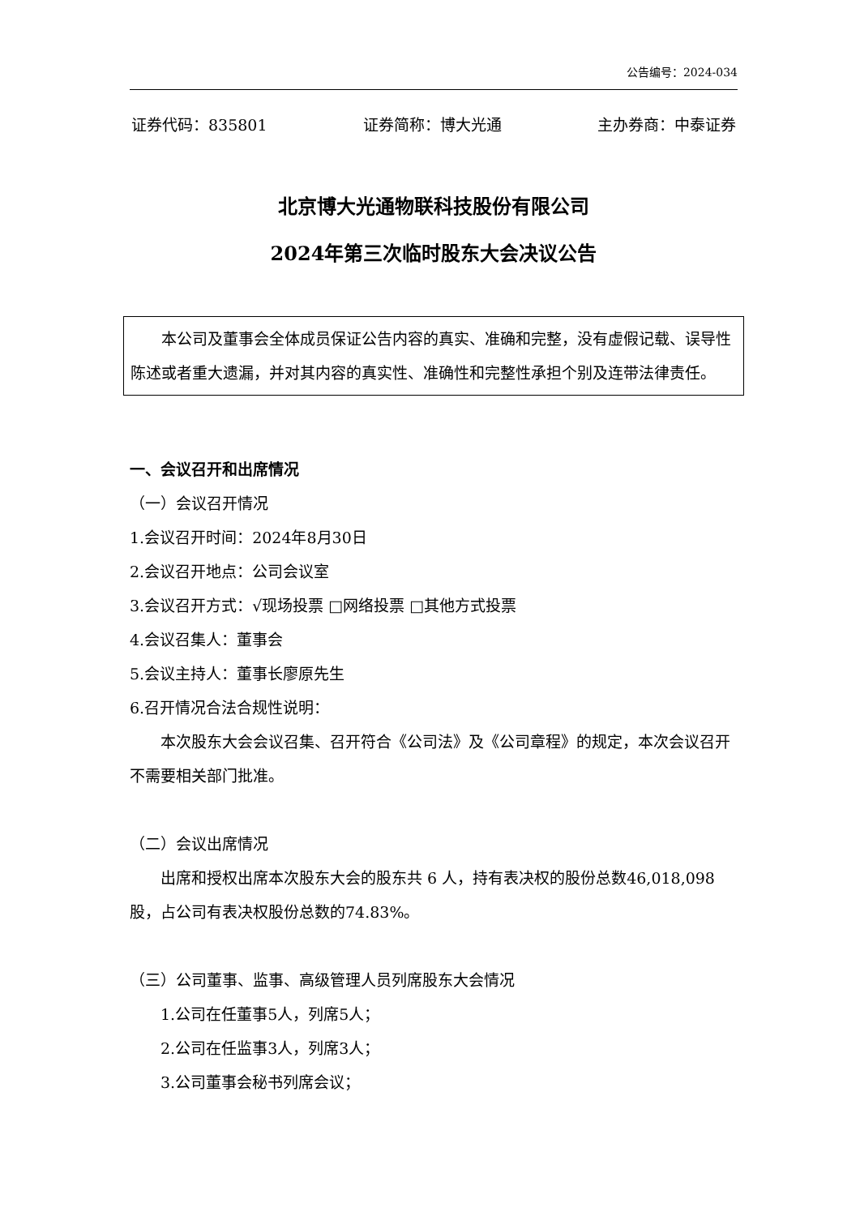公告编号：2024-034
证券代码：835801 证券简称：博大光通 主办券商：中泰证券
北京博大光通物联科技股份有限公司
2024年第三次临时股东大会决议公告
本公司及董事会全体成员保证公告内容的真实、准确和完整，没有虚假记载、误导性陈述或者重大遗漏，并对其内容的真实性、准确性和完整性承担个别及连带法律责任。
一、会议召开和出席情况
（一）会议召开情况
1.会议召开时间：2024年8月30日
2.会议召开地点：公司会议室
3.会议召开方式：√现场投票 □网络投票 □其他方式投票
4.会议召集人：董事会
5.会议主持人：董事长廖原先生
6.召开情况合法合规性说明：
本次股东大会会议召集、召开符合《公司法》及《公司章程》的规定，本次会议召开不需要相关部门批准。
（二）会议出席情况
出席和授权出席本次股东大会的股东共 6 人，持有表决权的股份总数46,018,098股，占公司有表决权股份总数的74.83%。
（三）公司董事、监事、高级管理人员列席股东大会情况
1.公司在任董事5人，列席5人；
2.公司在任监事3人，列席3人；
3.公司董事会秘书列席会议；